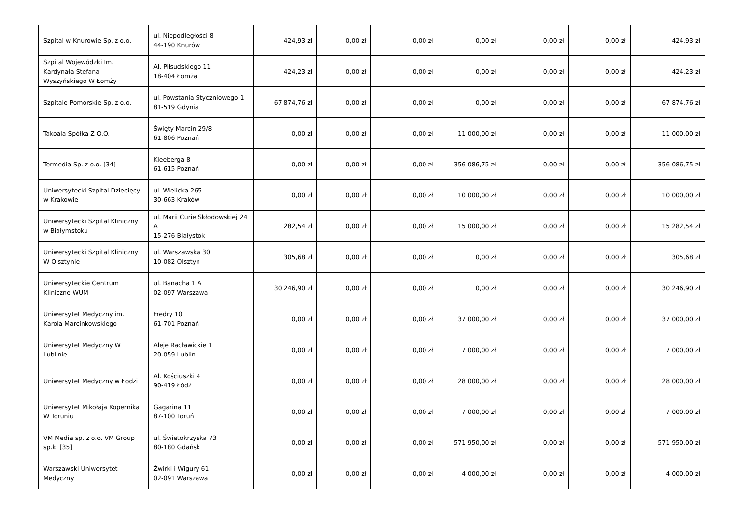| Szpital w Knurowie Sp. z o.o. | ul. Niepodległości 8 44-190 Knurów | 424,93 zł | 0,00 zł | 0,00 zł | 0,00 zł | 0,00 zł | 0,00 zł | 424,93 zł |
| Szpital Wojewódzki Im. Kardynała Stefana Wyszyńskiego W Łomży | Al. Piłsudskiego 11 18-404 Łomża | 424,23 zł | 0,00 zł | 0,00 zł | 0,00 zł | 0,00 zł | 0,00 zł | 424,23 zł |
| Szpitale Pomorskie Sp. z o.o. | ul. Powstania Styczniowego 1 81-519 Gdynia | 67 874,76 zł | 0,00 zł | 0,00 zł | 0,00 zł | 0,00 zł | 0,00 zł | 67 874,76 zł |
| Takoala Spółka Z O.O. | Święty Marcin 29/8 61-806 Poznań | 0,00 zł | 0,00 zł | 0,00 zł | 11 000,00 zł | 0,00 zł | 0,00 zł | 11 000,00 zł |
| Termedia Sp. z o.o. [34] | Kleeberga 8 61-615 Poznań | 0,00 zł | 0,00 zł | 0,00 zł | 356 086,75 zł | 0,00 zł | 0,00 zł | 356 086,75 zł |
| Uniwersytecki Szpital Dziecięcy w Krakowie | ul. Wielicka 265 30-663 Kraków | 0,00 zł | 0,00 zł | 0,00 zł | 10 000,00 zł | 0,00 zł | 0,00 zł | 10 000,00 zł |
| Uniwersytecki Szpital Kliniczny w Białymstoku | ul. Marii Curie Skłodowskiej 24 A 15-276 Białystok | 282,54 zł | 0,00 zł | 0,00 zł | 15 000,00 zł | 0,00 zł | 0,00 zł | 15 282,54 zł |
| Uniwersytecki Szpital Kliniczny W Olsztynie | ul. Warszawska 30 10-082 Olsztyn | 305,68 zł | 0,00 zł | 0,00 zł | 0,00 zł | 0,00 zł | 0,00 zł | 305,68 zł |
| Uniwersyteckie Centrum Kliniczne WUM | ul. Banacha 1 A 02-097 Warszawa | 30 246,90 zł | 0,00 zł | 0,00 zł | 0,00 zł | 0,00 zł | 0,00 zł | 30 246,90 zł |
| Uniwersytet Medyczny im. Karola Marcinkowskiego | Fredry 10 61-701 Poznań | 0,00 zł | 0,00 zł | 0,00 zł | 37 000,00 zł | 0,00 zł | 0,00 zł | 37 000,00 zł |
| Uniwersytet Medyczny W Lublinie | Aleje Racławickie 1 20-059 Lublin | 0,00 zł | 0,00 zł | 0,00 zł | 7 000,00 zł | 0,00 zł | 0,00 zł | 7 000,00 zł |
| Uniwersytet Medyczny w Łodzi | Al. Kościuszki 4 90-419 Łódź | 0,00 zł | 0,00 zł | 0,00 zł | 28 000,00 zł | 0,00 zł | 0,00 zł | 28 000,00 zł |
| Uniwersytet Mikołaja Kopernika W Toruniu | Gagarina 11 87-100 Toruń | 0,00 zł | 0,00 zł | 0,00 zł | 7 000,00 zł | 0,00 zł | 0,00 zł | 7 000,00 zł |
| VM Media sp. z o.o. VM Group sp.k. [35] | ul. Świetokrzyska 73 80-180 Gdańsk | 0,00 zł | 0,00 zł | 0,00 zł | 571 950,00 zł | 0,00 zł | 0,00 zł | 571 950,00 zł |
| Warszawski Uniwersytet Medyczny | Żwirki i Wigury 61 02-091 Warszawa | 0,00 zł | 0,00 zł | 0,00 zł | 4 000,00 zł | 0,00 zł | 0,00 zł | 4 000,00 zł |